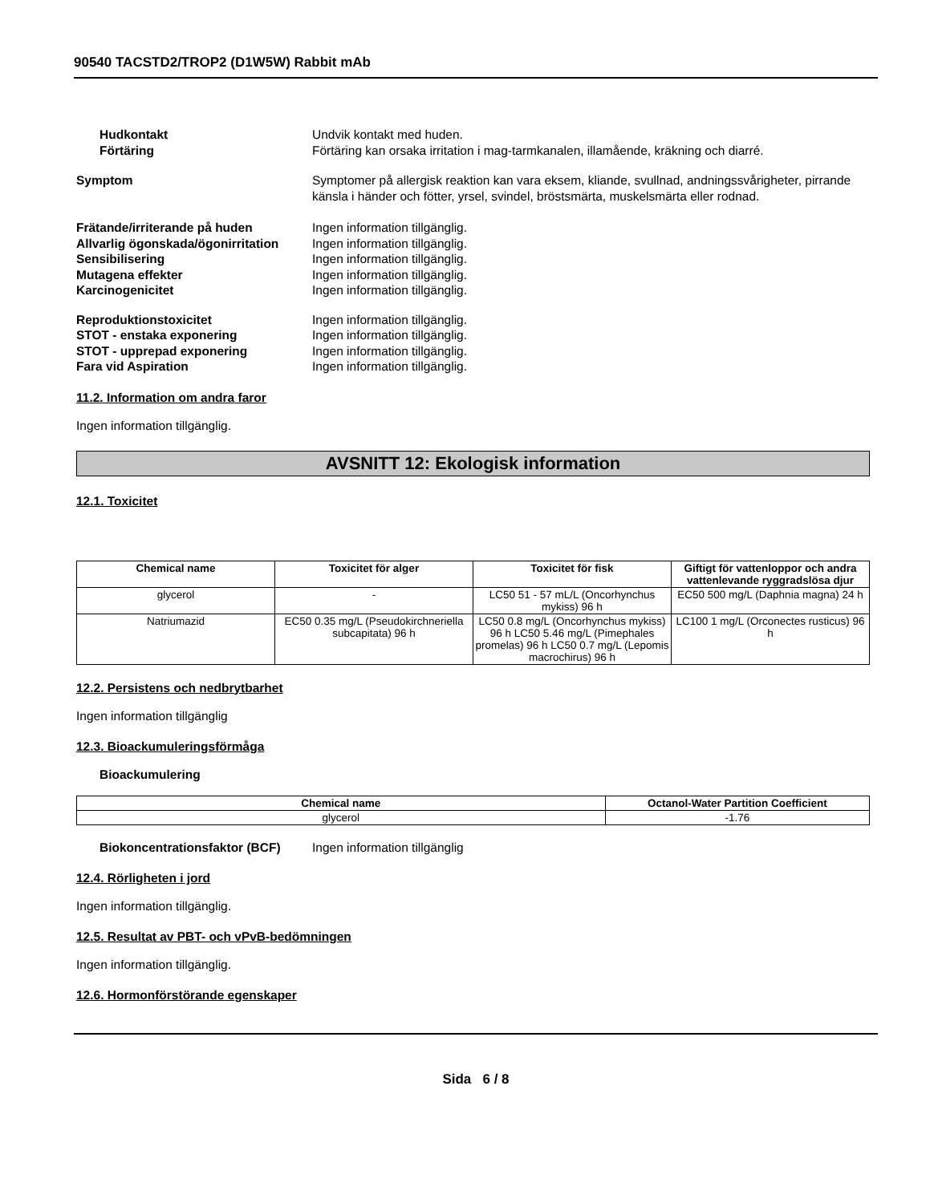90540 TACSTD2/TROP2 (D1W5W) Rabbit mAb
Hudkontakt Undvik kontakt med huden.
Förtäring Förtäring kan orsaka irritation i mag-tarmkanalen, illamående, kräkning och diarré.
Symptom Symptomer på allergisk reaktion kan vara eksem, kliande, svullnad, andningssvårigheter, pirrande känsla i händer och fötter, yrsel, svindel, bröstsmärta, muskelsmärta eller rodnad.
Frätande/irriterande på huden Ingen information tillgänglig.
Allvarlig ögonskada/ögonirritation
Ingen information tillgänglig.
Sensibilisering Ingen information tillgänglig.
Mutagena effekter Ingen information tillgänglig.
Karcinogenicitet Ingen information tillgänglig.
Reproduktionstoxicitet Ingen information tillgänglig.
STOT - enstaka exponering Ingen information tillgänglig.
STOT - upprepad exponering Ingen information tillgänglig.
Fara vid Aspiration Ingen information tillgänglig.
11.2. Information om andra faror
Ingen information tillgänglig.
AVSNITT 12: Ekologisk information
12.1. Toxicitet
| Chemical name | Toxicitet för alger | Toxicitet för fisk | Giftigt för vattenloppor och andra vattenlevande ryggradslösa djur |
| --- | --- | --- | --- |
| glycerol | - | LC50 51 - 57 mL/L (Oncorhynchus mykiss) 96 h | EC50 500 mg/L (Daphnia magna) 24 h |
| Natriumazid | EC50 0.35 mg/L (Pseudokirchneriella subcapitata) 96 h | LC50 0.8 mg/L (Oncorhynchus mykiss) 96 h LC50 5.46 mg/L (Pimephales promelas) 96 h LC50 0.7 mg/L (Lepomis macrochirus) 96 h | LC100 1 mg/L (Orconectes rusticus) 96 h |
12.2. Persistens och nedbrytbarhet
Ingen information tillgänglig
12.3. Bioackumuleringsförmåga
Bioackumulering
| Chemical name | Octanol-Water Partition Coefficient |
| --- | --- |
| glycerol | -1.76 |
Biokoncentrationsfaktor (BCF) Ingen information tillgänglig
12.4. Rörligheten i jord
Ingen information tillgänglig.
12.5. Resultat av PBT- och vPvB-bedömningen
Ingen information tillgänglig.
12.6. Hormonförstörande egenskaper
Sida 6 / 8